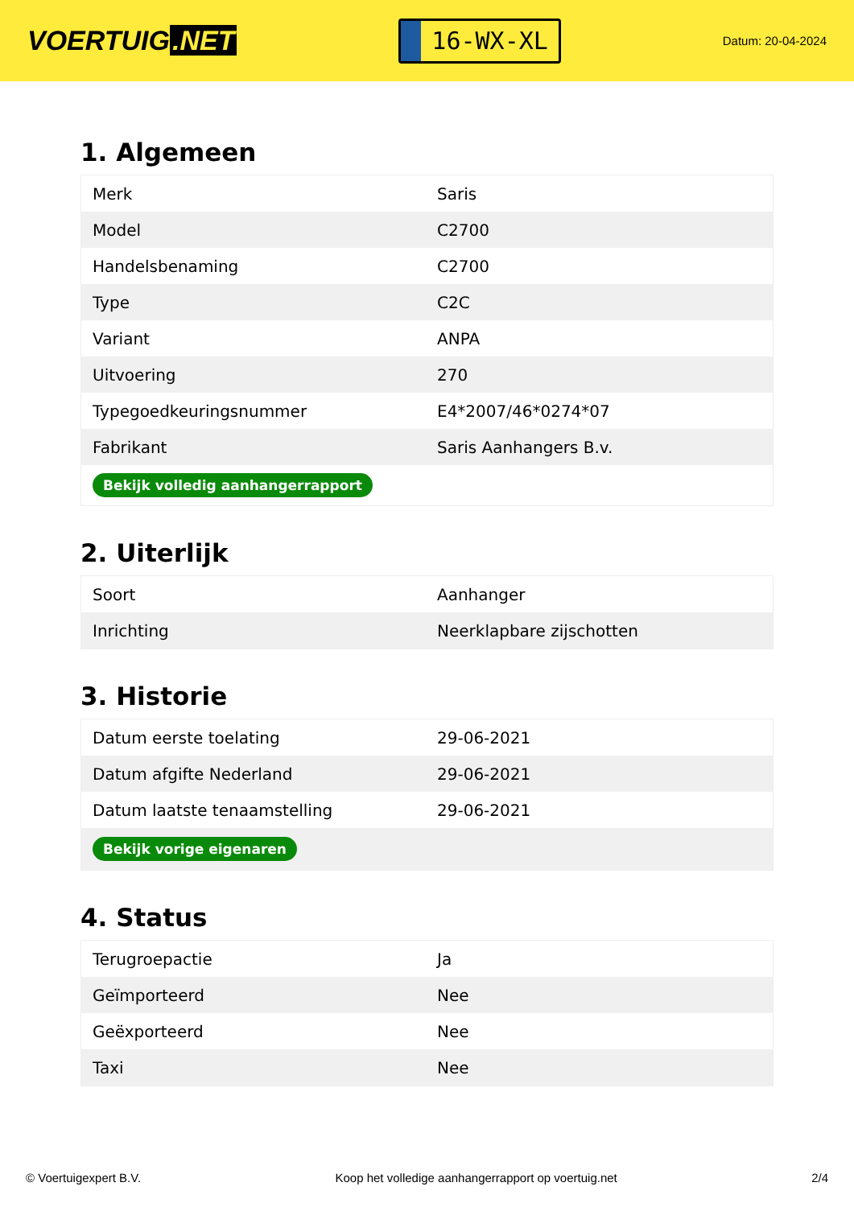VOERTUIG.NET
16-WX-XL
Datum: 20-04-2024
1. Algemeen
| Merk | Saris |
| Model | C2700 |
| Handelsbenaming | C2700 |
| Type | C2C |
| Variant | ANPA |
| Uitvoering | 270 |
| Typegoedkeuringsnummer | E4*2007/46*0274*07 |
| Fabrikant | Saris Aanhangers B.v. |
| Bekijk volledig aanhangerrapport | |
2. Uiterlijk
| Soort | Aanhanger |
| Inrichting | Neerklapbare zijschotten |
3. Historie
| Datum eerste toelating | 29-06-2021 |
| Datum afgifte Nederland | 29-06-2021 |
| Datum laatste tenaamstelling | 29-06-2021 |
| Bekijk vorige eigenaren | |
4. Status
| Terugroepactie | Ja |
| Geïmporteerd | Nee |
| Geëxporteerd | Nee |
| Taxi | Nee |
© Voertuigexpert B.V. Koop het volledige aanhangerrapport op voertuig.net 2/4